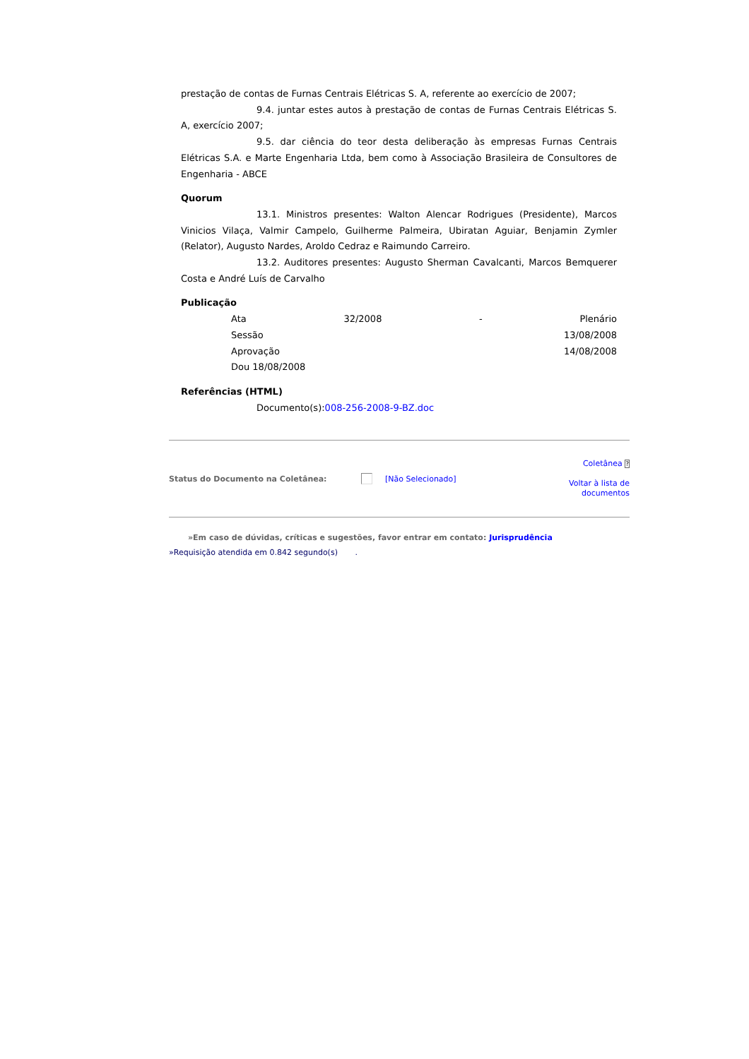prestação de contas de Furnas Centrais Elétricas S. A, referente ao exercício de 2007;
9.4. juntar estes autos à prestação de contas de Furnas Centrais Elétricas S. A, exercício 2007;
9.5. dar ciência do teor desta deliberação às empresas Furnas Centrais Elétricas S.A. e Marte Engenharia Ltda, bem como à Associação Brasileira de Consultores de Engenharia - ABCE
Quorum
13.1. Ministros presentes: Walton Alencar Rodrigues (Presidente), Marcos Vinicios Vilaça, Valmir Campelo, Guilherme Palmeira, Ubiratan Aguiar, Benjamin Zymler (Relator), Augusto Nardes, Aroldo Cedraz e Raimundo Carreiro.
13.2. Auditores presentes: Augusto Sherman Cavalcanti, Marcos Bemquerer Costa e André Luís de Carvalho
Publicação
Ata 32/2008 - Plenário
Sessão 13/08/2008
Aprovação 14/08/2008
Dou 18/08/2008
Referências (HTML)
Documento(s):008-256-2008-9-BZ.doc
Status do Documento na Coletânea: [Não Selecionado]
Coletânea ?
Voltar à lista de
documentos
»Em caso de dúvidas, críticas e sugestões, favor entrar em contato: Jurisprudência
»Requisição atendida em 0.842 segundo(s) .